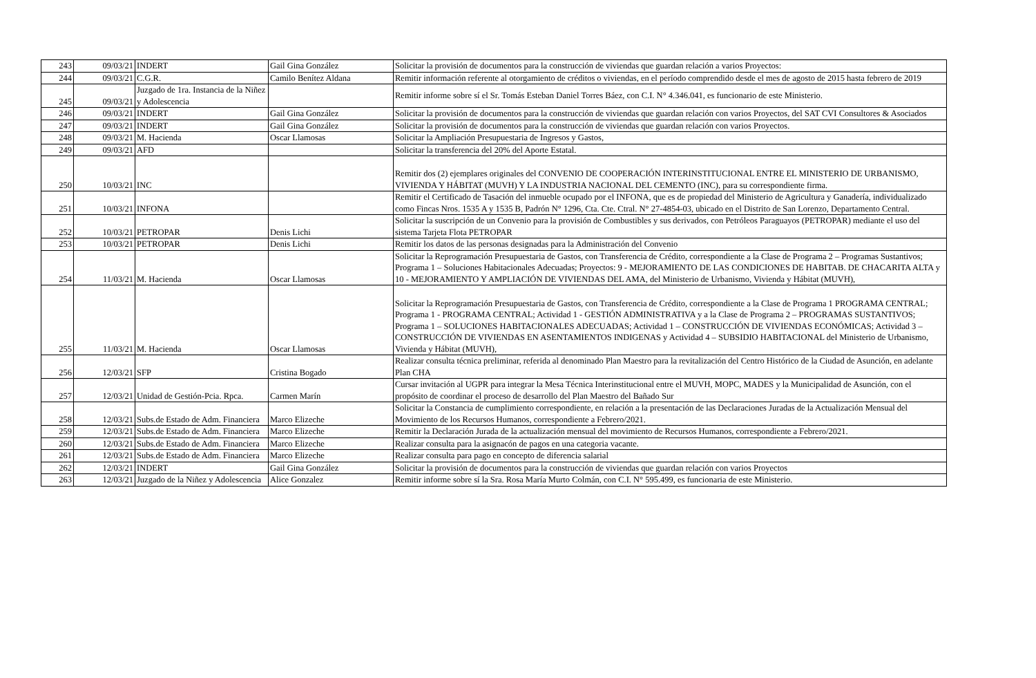| 243 | 09/03/21 | INDERT | Gail Gina González | Solicitar la provisión de documentos para la construcción de viviendas que guardan relación a varios Proyectos: |
| 244 | 09/03/21 | C.G.R. | Camilo Benítez Aldana | Remitir información referente al otorgamiento de créditos o viviendas, en el período comprendido desde el mes de agosto de 2015 hasta febrero de 2019 |
| 245 | 09/03/21 | Juzgado de 1ra. Instancia de la Niñez y Adolescencia | | Remitir informe sobre sí el Sr. Tomás Esteban Daniel Torres Báez, con C.I. N° 4.346.041, es funcionario de este Ministerio. |
| 246 | 09/03/21 | INDERT | Gail Gina González | Solicitar la provisión de documentos para la construcción de viviendas que guardan relación con varios Proyectos, del SAT CVI Consultores & Asociados |
| 247 | 09/03/21 | INDERT | Gail Gina González | Solicitar la provisión de documentos para la construcción de viviendas que guardan relación con varios Proyectos. |
| 248 | 09/03/21 | M. Hacienda | Oscar Llamosas | Solicitar la Ampliación Presupuestaria de Ingresos y Gastos, |
| 249 | 09/03/21 | AFD | | Solicitar la transferencia del 20% del Aporte Estatal. |
| 250 | 10/03/21 | INC | | Remitir dos (2) ejemplares originales del CONVENIO DE COOPERACIÓN INTERINSTITUCIONAL ENTRE EL MINISTERIO DE URBANISMO, VIVIENDA Y HÁBITAT (MUVH) Y LA INDUSTRIA NACIONAL DEL CEMENTO (INC), para su correspondiente firma. |
| 251 | 10/03/21 | INFONA | | Remitir el Certificado de Tasación del inmueble ocupado por el INFONA, que es de propiedad del Ministerio de Agricultura y Ganadería, individualizado como Fincas Nros. 1535 A y 1535 B, Padrón N° 1296, Cta. Cte. Ctral. N° 27-4854-03, ubicado en el Distrito de San Lorenzo, Departamento Central. |
| 252 | 10/03/21 | PETROPAR | Denis Lichi | Solicitar la suscripción de un Convenio para la provisión de Combustibles y sus derivados, con Petróleos Paraguayos (PETROPAR) mediante el uso del sistema Tarjeta Flota PETROPAR |
| 253 | 10/03/21 | PETROPAR | Denis Lichi | Remitir los datos de las personas designadas para la Administración del Convenio |
| 254 | 11/03/21 | M. Hacienda | Oscar Llamosas | Solicitar la Reprogramación Presupuestaria de Gastos, con Transferencia de Crédito, correspondiente a la Clase de Programa 2 – Programas Sustantivos; Programa 1 – Soluciones Habitacionales Adecuadas; Proyectos: 9 - MEJORAMIENTO DE LAS CONDICIONES DE HABITAB. DE CHACARITA ALTA y 10 - MEJORAMIENTO Y AMPLIACIÓN DE VIVIENDAS DEL AMA, del Ministerio de Urbanismo, Vivienda y Hábitat (MUVH), |
| 255 | 11/03/21 | M. Hacienda | Oscar Llamosas | Solicitar la Reprogramación Presupuestaria de Gastos, con Transferencia de Crédito, correspondiente a la Clase de Programa 1 PROGRAMA CENTRAL; Programa 1 - PROGRAMA CENTRAL; Actividad 1 - GESTIÓN ADMINISTRATIVA y a la Clase de Programa 2 – PROGRAMAS SUSTANTIVOS; Programa 1 – SOLUCIONES HABITACIONALES ADECUADAS; Actividad 1 – CONSTRUCCIÓN DE VIVIENDAS ECONÓMICAS; Actividad 3 – CONSTRUCCIÓN DE VIVIENDAS EN ASENTAMIENTOS INDIGENAS y Actividad 4 – SUBSIDIO HABITACIONAL del Ministerio de Urbanismo, Vivienda y Hábitat (MUVH), |
| 256 | 12/03/21 | SFP | Cristina Bogado | Realizar consulta técnica preliminar, referida al denominado Plan Maestro para la revitalización del Centro Histórico de la Ciudad de Asunción, en adelante Plan CHA |
| 257 | 12/03/21 | Unidad de Gestión-Pcia. Rpca. | Carmen Marín | Cursar invitación al UGPR para integrar la Mesa Técnica Interinstitucional entre el MUVH, MOPC, MADES y la Municipalidad de Asunción, con el propósito de coordinar el proceso de desarrollo del Plan Maestro del Bañado Sur |
| 258 | 12/03/21 | Subs.de Estado de Adm. Financiera | Marco Elizeche | Solicitar la Constancia de cumplimiento correspondiente, en relación a la presentación de las Declaraciones Juradas de la Actualización Mensual del Movimiento de los Recursos Humanos, correspondiente a Febrero/2021. |
| 259 | 12/03/21 | Subs.de Estado de Adm. Financiera | Marco Elizeche | Remitir la Declaración Jurada de la actualización mensual del movimiento de Recursos Humanos, correspondiente a Febrero/2021. |
| 260 | 12/03/21 | Subs.de Estado de Adm. Financiera | Marco Elizeche | Realizar consulta para la asignacón de pagos en una categoria vacante. |
| 261 | 12/03/21 | Subs.de Estado de Adm. Financiera | Marco Elizeche | Realizar consulta para pago en concepto de diferencia salarial |
| 262 | 12/03/21 | INDERT | Gail Gina González | Solicitar la provisión de documentos para la construcción de viviendas que guardan relación con varios Proyectos |
| 263 | 12/03/21 | Juzgado de la Niñez y Adolescencia | Alice Gonzalez | Remitir informe sobre sí la Sra. Rosa María Murto Colmán, con C.I. N° 595.499, es funcionaria de este Ministerio. |